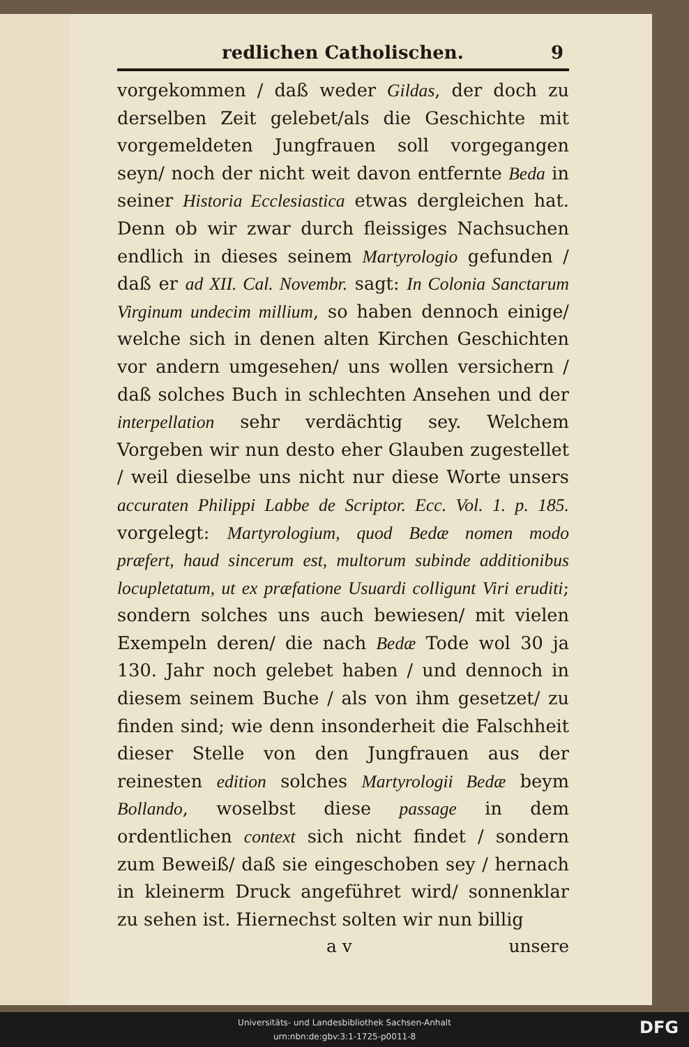redlichen Catholischen. 9
vorgekommen / daß weder Gildas, der doch zu derselben Zeit gelebet/als die Geschichte mit vorgemeldeten Jungfrauen soll vorgegangen seyn/ noch der nicht weit davon entfernte Beda in seiner Historia Ecclesiastica etwas dergleichen hat. Denn ob wir zwar durch fleissiges Nachsuchen endlich in dieses seinem Martyrologio gefunden / daß er ad XII. Cal. Novembr. sagt: In Colonia Sanctarum Virginum undecim millium, so haben dennoch einige/ welche sich in denen alten Kirchen Geschichten vor andern umgesehen/ uns wollen versichern / daß solches Buch in schlechten Ansehen und der interpellation sehr verdächtig sey. Welchem Vorgeben wir nun desto eher Glauben zugestellet / weil dieselbe uns nicht nur diese Worte unsers accuraten Philippi Labbe de Scriptor. Ecc. Vol. 1. p. 185. vorgelegt: Martyrologium, quod Bedæ nomen modo præfert, haud sincerum est, multorum subinde additionibus locupletatum, ut ex præfatione Usuardi colligunt Viri eruditi; sondern solches uns auch bewiesen/ mit vielen Exempeln deren/ die nach Bedæ Tode wol 30 ja 130. Jahr noch gelebet haben / und dennoch in diesem seinem Buche / als von ihm gesetzet/ zu finden sind; wie denn insonderheit die Falschheit dieser Stelle von den Jungfrauen aus der reinesten edition solches Martyrologii Bedæ beym Bollando, woselbst diese passage in dem ordentlichen context sich nicht findet / sondern zum Beweiß/ daß sie eingeschoben sey / hernach in kleinerm Druck angeführet wird/ sonnenklar zu sehen ist. Hiernechst solten wir nun billig
a v unsere
Universitäts- und Landesbibliothek Sachsen-Anhalt
urn:nbn:de:gbv:3:1-1725-p0011-8
DFG